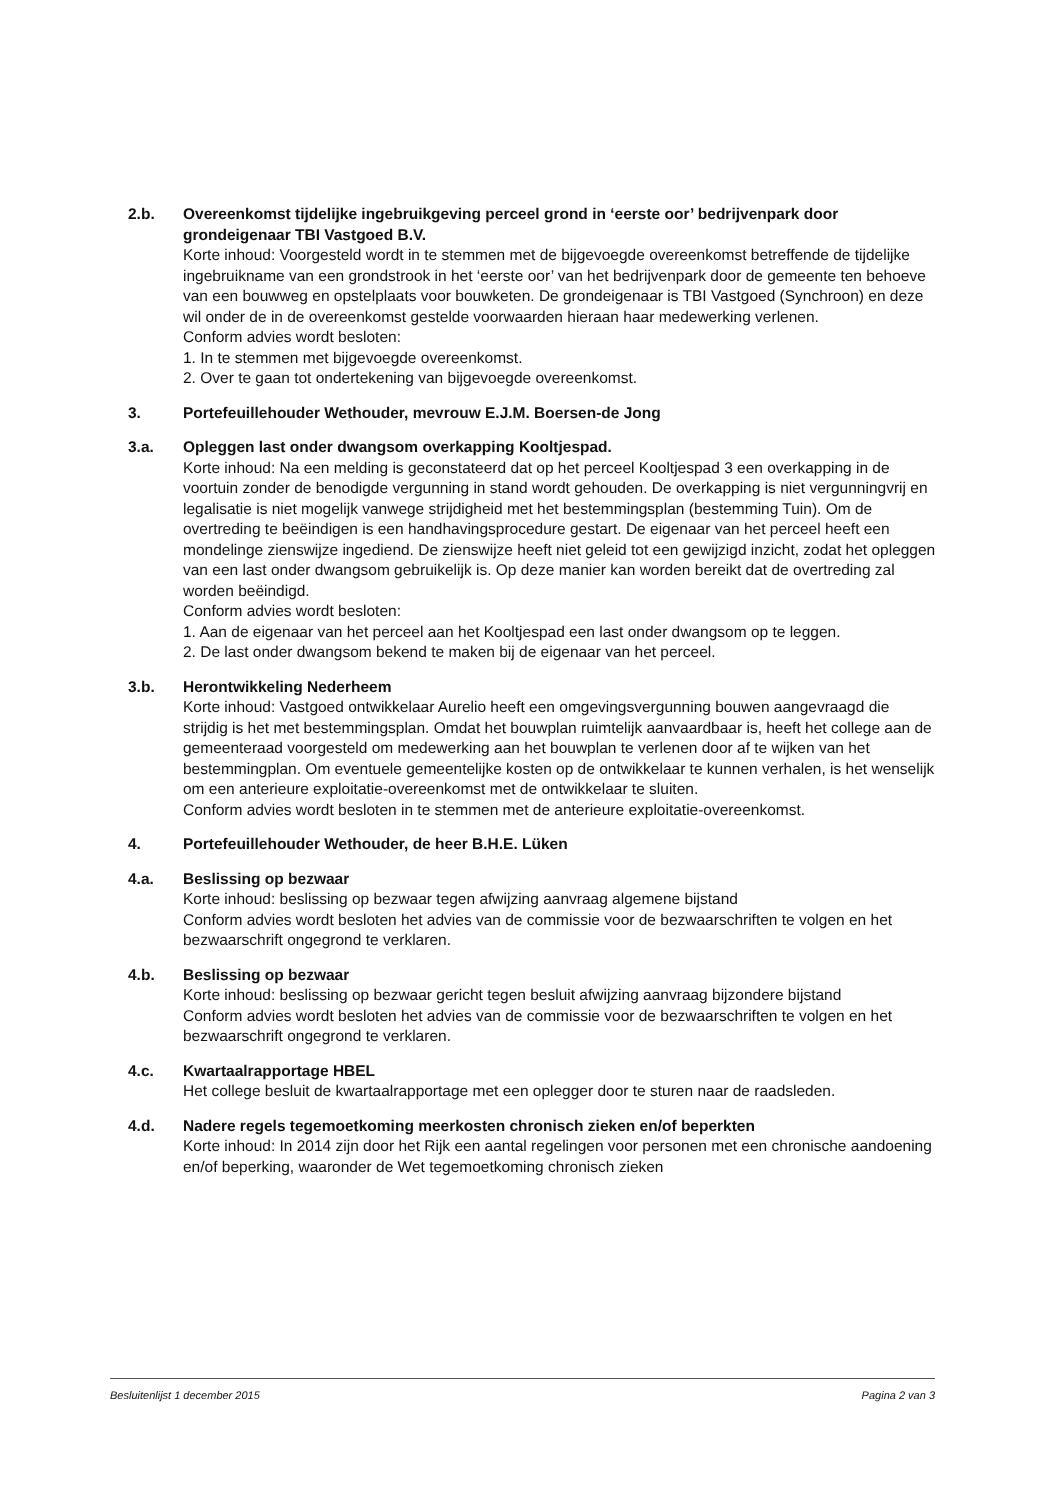2.b. Overeenkomst tijdelijke ingebruikgeving perceel grond in ‘eerste oor’ bedrijvenpark door grondeigenaar TBI Vastgoed B.V.
Korte inhoud: Voorgesteld wordt in te stemmen met de bijgevoegde overeenkomst betreffende de tijdelijke ingebruikname van een grondstrook in het ‘eerste oor’ van het bedrijvenpark door de gemeente ten behoeve van een bouwweg en opstelplaats voor bouwketen. De grondeigenaar is TBI Vastgoed (Synchroon) en deze wil onder de in de overeenkomst gestelde voorwaarden hieraan haar medewerking verlenen.
Conform advies wordt besloten:
1. In te stemmen met bijgevoegde overeenkomst.
2. Over te gaan tot ondertekening van bijgevoegde overeenkomst.
3. Portefeuillehouder Wethouder, mevrouw E.J.M. Boersen-de Jong
3.a. Opleggen last onder dwangsom overkapping Kooltjespad.
Korte inhoud: Na een melding is geconstateerd dat op het perceel Kooltjespad 3 een overkapping in de voortuin zonder de benodigde vergunning in stand wordt gehouden. De overkapping is niet vergunningvrij en legalisatie is niet mogelijk vanwege strijdigheid met het bestemmingsplan (bestemming Tuin). Om de overtreding te beëindigen is een handhavingsprocedure gestart. De eigenaar van het perceel heeft een mondelinge zienswijze ingediend. De zienswijze heeft niet geleid tot een gewijzigd inzicht, zodat het opleggen van een last onder dwangsom gebruikelijk is. Op deze manier kan worden bereikt dat de overtreding zal worden beëindigd.
Conform advies wordt besloten:
1. Aan de eigenaar van het perceel aan het Kooltjespad een last onder dwangsom op te leggen.
2. De last onder dwangsom bekend te maken bij de eigenaar van het perceel.
3.b. Herontwikkeling Nederheem
Korte inhoud: Vastgoed ontwikkelaar Aurelio heeft een omgevingsvergunning bouwen aangevraagd die strijdig is het met bestemmingsplan. Omdat het bouwplan ruimtelijk aanvaardbaar is, heeft het college aan de gemeenteraad voorgesteld om medewerking aan het bouwplan te verlenen door af te wijken van het bestemmingplan. Om eventuele gemeentelijke kosten op de ontwikkelaar te kunnen verhalen, is het wenselijk om een anterieure exploitatie-overeenkomst met de ontwikkelaar te sluiten.
Conform advies wordt besloten in te stemmen met de anterieure exploitatie-overeenkomst.
4. Portefeuillehouder Wethouder, de heer B.H.E. Lüken
4.a. Beslissing op bezwaar
Korte inhoud: beslissing op bezwaar tegen afwijzing aanvraag algemene bijstand
Conform advies wordt besloten het advies van de commissie voor de bezwaarschriften te volgen en het bezwaarschrift ongegrond te verklaren.
4.b. Beslissing op bezwaar
Korte inhoud: beslissing op bezwaar gericht tegen besluit afwijzing aanvraag bijzondere bijstand
Conform advies wordt besloten het advies van de commissie voor de bezwaarschriften te volgen en het bezwaarschrift ongegrond te verklaren.
4.c. Kwartaalrapportage HBEL
Het college besluit de kwartaalrapportage met een oplegger door te sturen naar de raadsleden.
4.d. Nadere regels tegemoetkoming meerkosten chronisch zieken en/of beperkten
Korte inhoud: In 2014 zijn door het Rijk een aantal regelingen voor personen met een chronische aandoening en/of beperking, waaronder de Wet tegemoetkoming chronisch zieken
Besluitenlijst 1 december 2015 Pagina 2 van 3